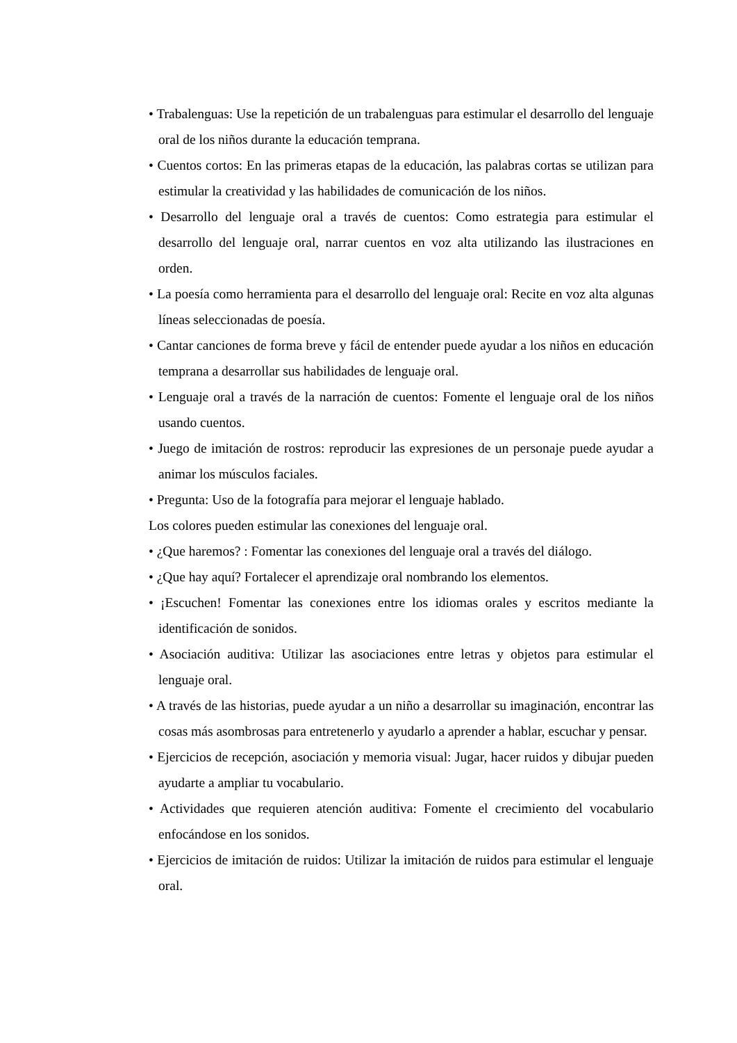• Trabalenguas: Use la repetición de un trabalenguas para estimular el desarrollo del lenguaje oral de los niños durante la educación temprana.
• Cuentos cortos: En las primeras etapas de la educación, las palabras cortas se utilizan para estimular la creatividad y las habilidades de comunicación de los niños.
• Desarrollo del lenguaje oral a través de cuentos: Como estrategia para estimular el desarrollo del lenguaje oral, narrar cuentos en voz alta utilizando las ilustraciones en orden.
• La poesía como herramienta para el desarrollo del lenguaje oral: Recite en voz alta algunas líneas seleccionadas de poesía.
• Cantar canciones de forma breve y fácil de entender puede ayudar a los niños en educación temprana a desarrollar sus habilidades de lenguaje oral.
• Lenguaje oral a través de la narración de cuentos: Fomente el lenguaje oral de los niños usando cuentos.
• Juego de imitación de rostros: reproducir las expresiones de un personaje puede ayudar a animar los músculos faciales.
• Pregunta: Uso de la fotografía para mejorar el lenguaje hablado.
Los colores pueden estimular las conexiones del lenguaje oral.
• ¿Que haremos? : Fomentar las conexiones del lenguaje oral a través del diálogo.
• ¿Que hay aquí? Fortalecer el aprendizaje oral nombrando los elementos.
• ¡Escuchen! Fomentar las conexiones entre los idiomas orales y escritos mediante la identificación de sonidos.
• Asociación auditiva: Utilizar las asociaciones entre letras y objetos para estimular el lenguaje oral.
• A través de las historias, puede ayudar a un niño a desarrollar su imaginación, encontrar las cosas más asombrosas para entretenerlo y ayudarlo a aprender a hablar, escuchar y pensar.
• Ejercicios de recepción, asociación y memoria visual: Jugar, hacer ruidos y dibujar pueden ayudarte a ampliar tu vocabulario.
• Actividades que requieren atención auditiva: Fomente el crecimiento del vocabulario enfocándose en los sonidos.
• Ejercicios de imitación de ruidos: Utilizar la imitación de ruidos para estimular el lenguaje oral.